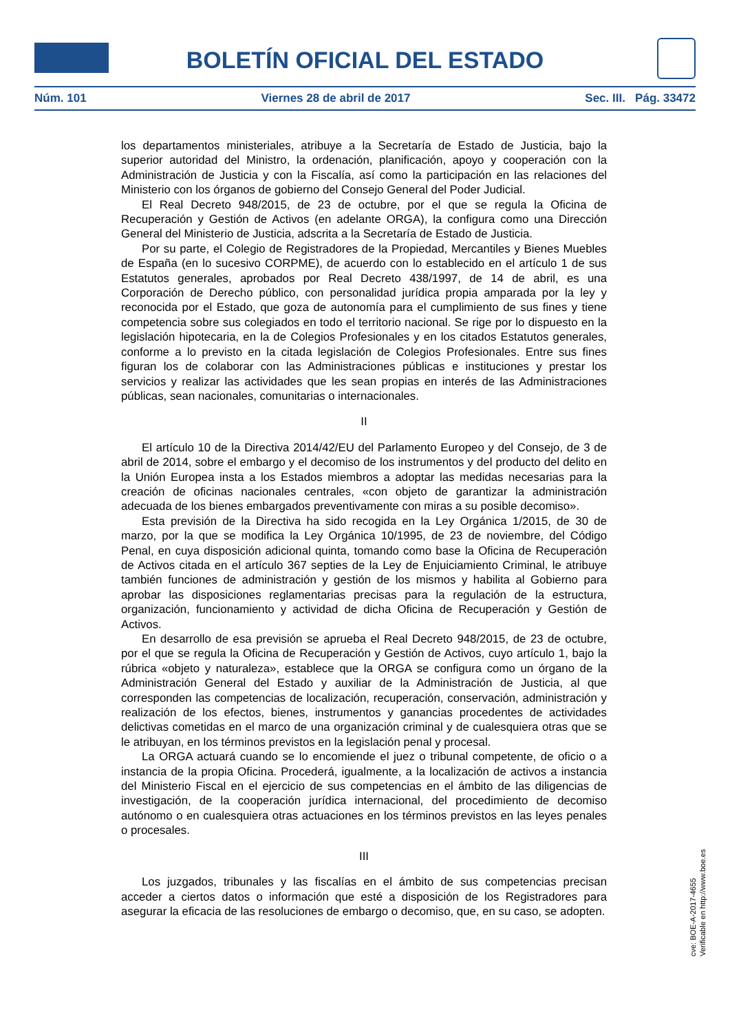BOLETÍN OFICIAL DEL ESTADO
Núm. 101 Viernes 28 de abril de 2017 Sec. III. Pág. 33472
los departamentos ministeriales, atribuye a la Secretaría de Estado de Justicia, bajo la superior autoridad del Ministro, la ordenación, planificación, apoyo y cooperación con la Administración de Justicia y con la Fiscalía, así como la participación en las relaciones del Ministerio con los órganos de gobierno del Consejo General del Poder Judicial.
El Real Decreto 948/2015, de 23 de octubre, por el que se regula la Oficina de Recuperación y Gestión de Activos (en adelante ORGA), la configura como una Dirección General del Ministerio de Justicia, adscrita a la Secretaría de Estado de Justicia.
Por su parte, el Colegio de Registradores de la Propiedad, Mercantiles y Bienes Muebles de España (en lo sucesivo CORPME), de acuerdo con lo establecido en el artículo 1 de sus Estatutos generales, aprobados por Real Decreto 438/1997, de 14 de abril, es una Corporación de Derecho público, con personalidad jurídica propia amparada por la ley y reconocida por el Estado, que goza de autonomía para el cumplimiento de sus fines y tiene competencia sobre sus colegiados en todo el territorio nacional. Se rige por lo dispuesto en la legislación hipotecaria, en la de Colegios Profesionales y en los citados Estatutos generales, conforme a lo previsto en la citada legislación de Colegios Profesionales. Entre sus fines figuran los de colaborar con las Administraciones públicas e instituciones y prestar los servicios y realizar las actividades que les sean propias en interés de las Administraciones públicas, sean nacionales, comunitarias o internacionales.
II
El artículo 10 de la Directiva 2014/42/EU del Parlamento Europeo y del Consejo, de 3 de abril de 2014, sobre el embargo y el decomiso de los instrumentos y del producto del delito en la Unión Europea insta a los Estados miembros a adoptar las medidas necesarias para la creación de oficinas nacionales centrales, «con objeto de garantizar la administración adecuada de los bienes embargados preventivamente con miras a su posible decomiso».
Esta previsión de la Directiva ha sido recogida en la Ley Orgánica 1/2015, de 30 de marzo, por la que se modifica la Ley Orgánica 10/1995, de 23 de noviembre, del Código Penal, en cuya disposición adicional quinta, tomando como base la Oficina de Recuperación de Activos citada en el artículo 367 septies de la Ley de Enjuiciamiento Criminal, le atribuye también funciones de administración y gestión de los mismos y habilita al Gobierno para aprobar las disposiciones reglamentarias precisas para la regulación de la estructura, organización, funcionamiento y actividad de dicha Oficina de Recuperación y Gestión de Activos.
En desarrollo de esa previsión se aprueba el Real Decreto 948/2015, de 23 de octubre, por el que se regula la Oficina de Recuperación y Gestión de Activos, cuyo artículo 1, bajo la rúbrica «objeto y naturaleza», establece que la ORGA se configura como un órgano de la Administración General del Estado y auxiliar de la Administración de Justicia, al que corresponden las competencias de localización, recuperación, conservación, administración y realización de los efectos, bienes, instrumentos y ganancias procedentes de actividades delictivas cometidas en el marco de una organización criminal y de cualesquiera otras que se le atribuyan, en los términos previstos en la legislación penal y procesal.
La ORGA actuará cuando se lo encomiende el juez o tribunal competente, de oficio o a instancia de la propia Oficina. Procederá, igualmente, a la localización de activos a instancia del Ministerio Fiscal en el ejercicio de sus competencias en el ámbito de las diligencias de investigación, de la cooperación jurídica internacional, del procedimiento de decomiso autónomo o en cualesquiera otras actuaciones en los términos previstos en las leyes penales o procesales.
III
Los juzgados, tribunales y las fiscalías en el ámbito de sus competencias precisan acceder a ciertos datos o información que esté a disposición de los Registradores para asegurar la eficacia de las resoluciones de embargo o decomiso, que, en su caso, se adopten.
cve: BOE-A-2017-4655
Verificable en http://www.boe.es